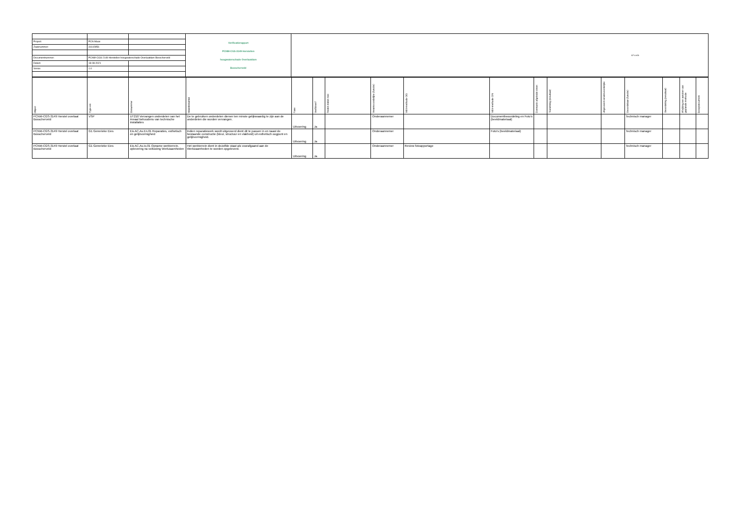| | | | Verificatierapport PCNM-CGS-3149 Herstellen hoogwaterschade Overlaatdam Bosscherveld | id verde |
| Project: | PCN Maas | | | |
| Zaaknummer: | 31142856 | | | |
| Documentnummer: | PCNM-CGS-2149 Herstellen hoogwaterschade Overlaatdam Bosscherveld | | | |
| Datum | 18-08-2021 | | | |
| Versie: | 1.0 | | | |
| Object | Type eis | Eisnummer | Waarde/aantal | Fase | Verifiëren? | Reden indien nee | Verantwoordelijke (functie) | V&V-methode OG | V&V-methode ON | Eventuele afgeleide eisen | Toelichting (resultaat) | Uitgevoerd verantwoordelijke | Beoordelaar (functie) | Beoordeling (resultaat) | Afwijking ten aanzien van geplande methode | Bewijsdocument |
| --- | --- | --- | --- | --- | --- | --- | --- | --- | --- | --- | --- | --- | --- | --- | --- | --- |
| PCNM-CGS-3149 Herstel overlaat Bosscherveld | VSP | UT210 Vervangen onderdelen van het Areaal behoudens van technische installaties | De te gebruiken onderdelen dienen ten minste gelijkwaardig te zijn aan de onderdelen die worden vervangen. | Uitvoering | Ja | | Onderaannemer | | Documentbeoordeling en Foto's (beeldmateriaal) | | | | Technisch manager | | | |
| PCNM-CGS-3149 Herstel overlaat Bosscherveld | G1 Generieke Eies | Eis AC.As.En.01 Reparaties, esthetisch en gelijkvormigheid | Indien reparatiewerk wordt uitgevoerd dient dit te passen in en naast de bestaande constructie (kleur, structuur en vlakheid) uit esthetisch oogpunt en gelijkvormigheid. | Uitvoering | Ja | | Onderaannemer | | Foto's (beeldmateriaal) | | | | Technisch manager | | | |
| PCNM-CGS-3149 Herstel overlaat Bosscherveld | G1 Generieke Eies | Eis AC.As.Io.01 Opname werkterrein, oplevering na voltooiing Werkzaamheden | Het werkterrein dient in dezelfde staat als voorafgaand aan de Werkzaamheden te worden opgeleverd. | Uitvoering | Ja | | Onderaannemer | Review fotoapportage | | | | | Technisch manager | | | |